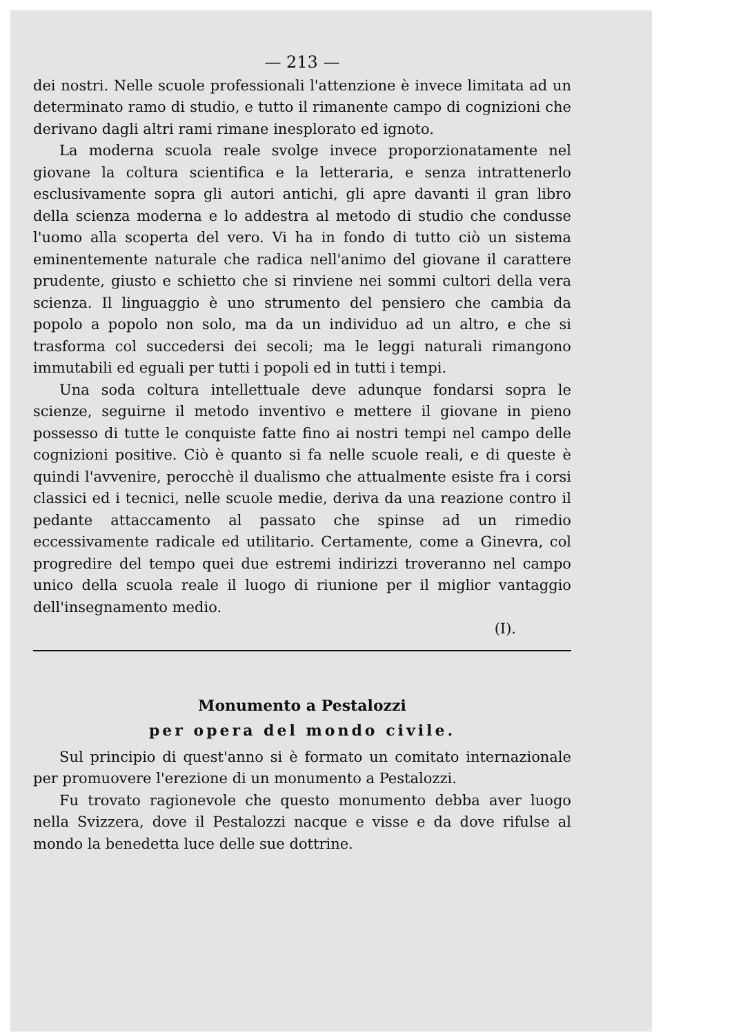— 213 —
dei nostri. Nelle scuole professionali l'attenzione è invece limitata ad un determinato ramo di studio, e tutto il rimanente campo di cognizioni che derivano dagli altri rami rimane inesplorato ed ignoto.
La moderna scuola reale svolge invece proporzionatamente nel giovane la coltura scientifica e la letteraria, e senza intrattenerlo esclusivamente sopra gli autori antichi, gli apre davanti il gran libro della scienza moderna e lo addestra al metodo di studio che condusse l'uomo alla scoperta del vero. Vi ha in fondo di tutto ciò un sistema eminentemente naturale che radica nell'animo del giovane il carattere prudente, giusto e schietto che si rinviene nei sommi cultori della vera scienza. Il linguaggio è uno strumento del pensiero che cambia da popolo a popolo non solo, ma da un individuo ad un altro, e che si trasforma col succedersi dei secoli; ma le leggi naturali rimangono immutabili ed eguali per tutti i popoli ed in tutti i tempi.
Una soda coltura intellettuale deve adunque fondarsi sopra le scienze, seguirne il metodo inventivo e mettere il giovane in pieno possesso di tutte le conquiste fatte fino ai nostri tempi nel campo delle cognizioni positive. Ciò è quanto si fa nelle scuole reali, e di queste è quindi l'avvenire, perocchè il dualismo che attualmente esiste fra i corsi classici ed i tecnici, nelle scuole medie, deriva da una reazione contro il pedante attaccamento al passato che spinse ad un rimedio eccessivamente radicale ed utilitario. Certamente, come a Ginevra, col progredire del tempo quei due estremi indirizzi troveranno nel campo unico della scuola reale il luogo di riunione per il miglior vantaggio dell'insegnamento medio.
(I).
Monumento a Pestalozzi
per opera del mondo civile.
Sul principio di quest'anno si è formato un comitato internazionale per promuovere l'erezione di un monumento a Pestalozzi.
Fu trovato ragionevole che questo monumento debba aver luogo nella Svizzera, dove il Pestalozzi nacque e visse e da dove rifulse al mondo la benedetta luce delle sue dottrine.